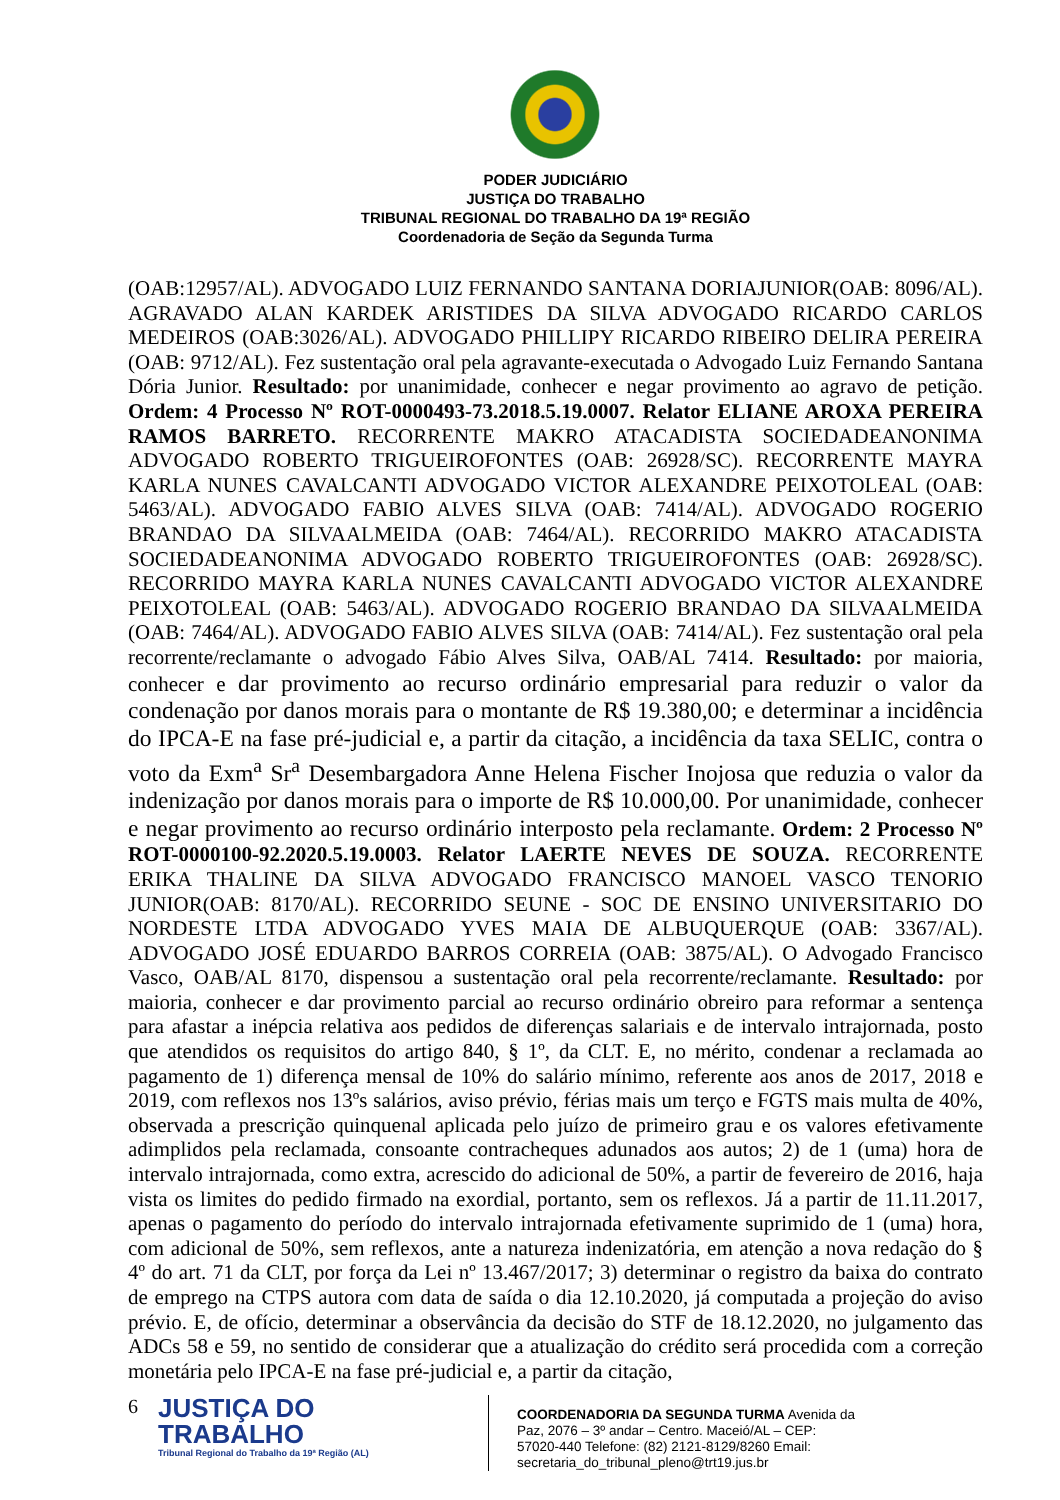PODER JUDICIÁRIO
JUSTIÇA DO TRABALHO
TRIBUNAL REGIONAL DO TRABALHO DA 19ª REGIÃO
Coordenadoria de Seção da Segunda Turma
(OAB:12957/AL). ADVOGADO LUIZ FERNANDO SANTANA DORIAJUNIOR(OAB: 8096/AL). AGRAVADO ALAN KARDEK ARISTIDES DA SILVA ADVOGADO RICARDO CARLOS MEDEIROS (OAB:3026/AL). ADVOGADO PHILLIPY RICARDO RIBEIRO DELIRA PEREIRA (OAB: 9712/AL). Fez sustentação oral pela agravante-executada o Advogado Luiz Fernando Santana Dória Junior. Resultado: por unanimidade, conhecer e negar provimento ao agravo de petição. Ordem: 4 Processo Nº ROT-0000493-73.2018.5.19.0007. Relator ELIANE AROXA PEREIRA RAMOS BARRETO. RECORRENTE MAKRO ATACADISTA SOCIEDADEANONIMA ADVOGADO ROBERTO TRIGUEIROFONTES (OAB: 26928/SC). RECORRENTE MAYRA KARLA NUNES CAVALCANTI ADVOGADO VICTOR ALEXANDRE PEIXOTOLEAL (OAB: 5463/AL). ADVOGADO FABIO ALVES SILVA (OAB: 7414/AL). ADVOGADO ROGERIO BRANDAO DA SILVAALMEIDA (OAB: 7464/AL). RECORRIDO MAKRO ATACADISTA SOCIEDADEANONIMA ADVOGADO ROBERTO TRIGUEIROFONTES (OAB: 26928/SC). RECORRIDO MAYRA KARLA NUNES CAVALCANTI ADVOGADO VICTOR ALEXANDRE PEIXOTOLEAL (OAB: 5463/AL). ADVOGADO ROGERIO BRANDAO DA SILVAALMEIDA (OAB: 7464/AL). ADVOGADO FABIO ALVES SILVA (OAB: 7414/AL). Fez sustentação oral pela recorrente/reclamante o advogado Fábio Alves Silva, OAB/AL 7414. Resultado: por maioria, conhecer e dar provimento ao recurso ordinário empresarial para reduzir o valor da condenação por danos morais para o montante de R$ 19.380,00; e determinar a incidência do IPCA-E na fase pré-judicial e, a partir da citação, a incidência da taxa SELIC, contra o voto da Exm<sup>a</sup> Sr<sup>a</sup> Desembargadora Anne Helena Fischer Inojosa que reduzia o valor da indenização por danos morais para o importe de R$ 10.000,00. Por unanimidade, conhecer e negar provimento ao recurso ordinário interposto pela reclamante. Ordem: 2 Processo Nº ROT-0000100-92.2020.5.19.0003. Relator LAERTE NEVES DE SOUZA. RECORRENTE ERIKA THALINE DA SILVA ADVOGADO FRANCISCO MANOEL VASCO TENORIO JUNIOR(OAB: 8170/AL). RECORRIDO SEUNE - SOC DE ENSINO UNIVERSITARIO DO NORDESTE LTDA ADVOGADO YVES MAIA DE ALBUQUERQUE (OAB: 3367/AL). ADVOGADO JOSÉ EDUARDO BARROS CORREIA (OAB: 3875/AL). O Advogado Francisco Vasco, OAB/AL 8170, dispensou a sustentação oral pela recorrente/reclamante. Resultado: por maioria, conhecer e dar provimento parcial ao recurso ordinário obreiro para reformar a sentença para afastar a inépcia relativa aos pedidos de diferenças salariais e de intervalo intrajornada, posto que atendidos os requisitos do artigo 840, § 1º, da CLT. E, no mérito, condenar a reclamada ao pagamento de 1) diferença mensal de 10% do salário mínimo, referente aos anos de 2017, 2018 e 2019, com reflexos nos 13ºs salários, aviso prévio, férias mais um terço e FGTS mais multa de 40%, observada a prescrição quinquenal aplicada pelo juízo de primeiro grau e os valores efetivamente adimplidos pela reclamada, consoante contracheques adunados aos autos; 2) de 1 (uma) hora de intervalo intrajornada, como extra, acrescido do adicional de 50%, a partir de fevereiro de 2016, haja vista os limites do pedido firmado na exordial, portanto, sem os reflexos. Já a partir de 11.11.2017, apenas o pagamento do período do intervalo intrajornada efetivamente suprimido de 1 (uma) hora, com adicional de 50%, sem reflexos, ante a natureza indenizatória, em atenção a nova redação do § 4º do art. 71 da CLT, por força da Lei nº 13.467/2017; 3) determinar o registro da baixa do contrato de emprego na CTPS autora com data de saída o dia 12.10.2020, já computada a projeção do aviso prévio. E, de ofício, determinar a observância da decisão do STF de 18.12.2020, no julgamento das ADCs 58 e 59, no sentido de considerar que a atualização do crédito será procedida com a correção monetária pelo IPCA-E na fase pré-judicial e, a partir da citação,
6
JUSTIÇA DO TRABALHO
Tribunal Regional do Trabalho da 19ª Região (AL)
COORDENADORIA DA SEGUNDA TURMA Avenida da Paz, 2076 – 3º andar – Centro. Maceió/AL – CEP: 57020-440 Telefone: (82) 2121-8129/8260 Email: secretaria_do_tribunal_pleno@trt19.jus.br